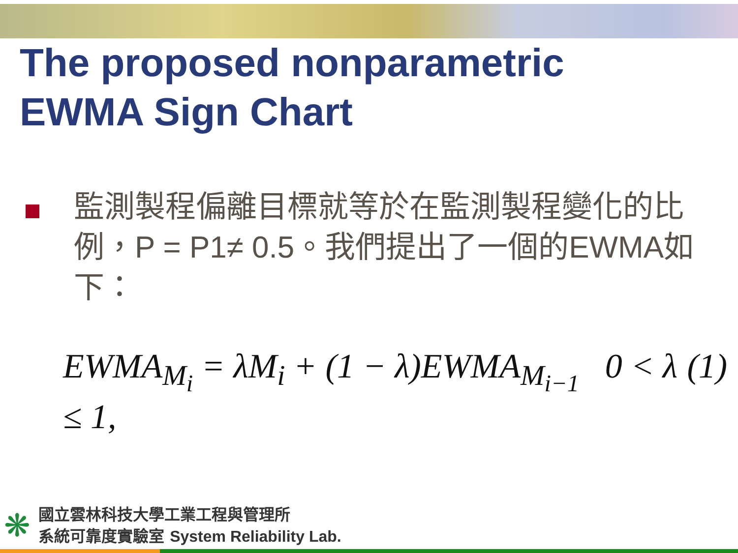The proposed nonparametric
EWMA Sign Chart
監測製程偏離目標就等於在監測製程變化的比例，P = P1≠ 0.5。我們提出了一個的EWMA如下：
EWMA<sub>M<sub>i</sub></sub> = λM<sub>i</sub> + (1 − λ)EWMA<sub>M<sub>i−1</sub></sub> 0 < λ ≤ 1, (1)
❋
國立雲林科技大學工業工程與管理所
系統可靠度實驗室 System Reliability Lab.